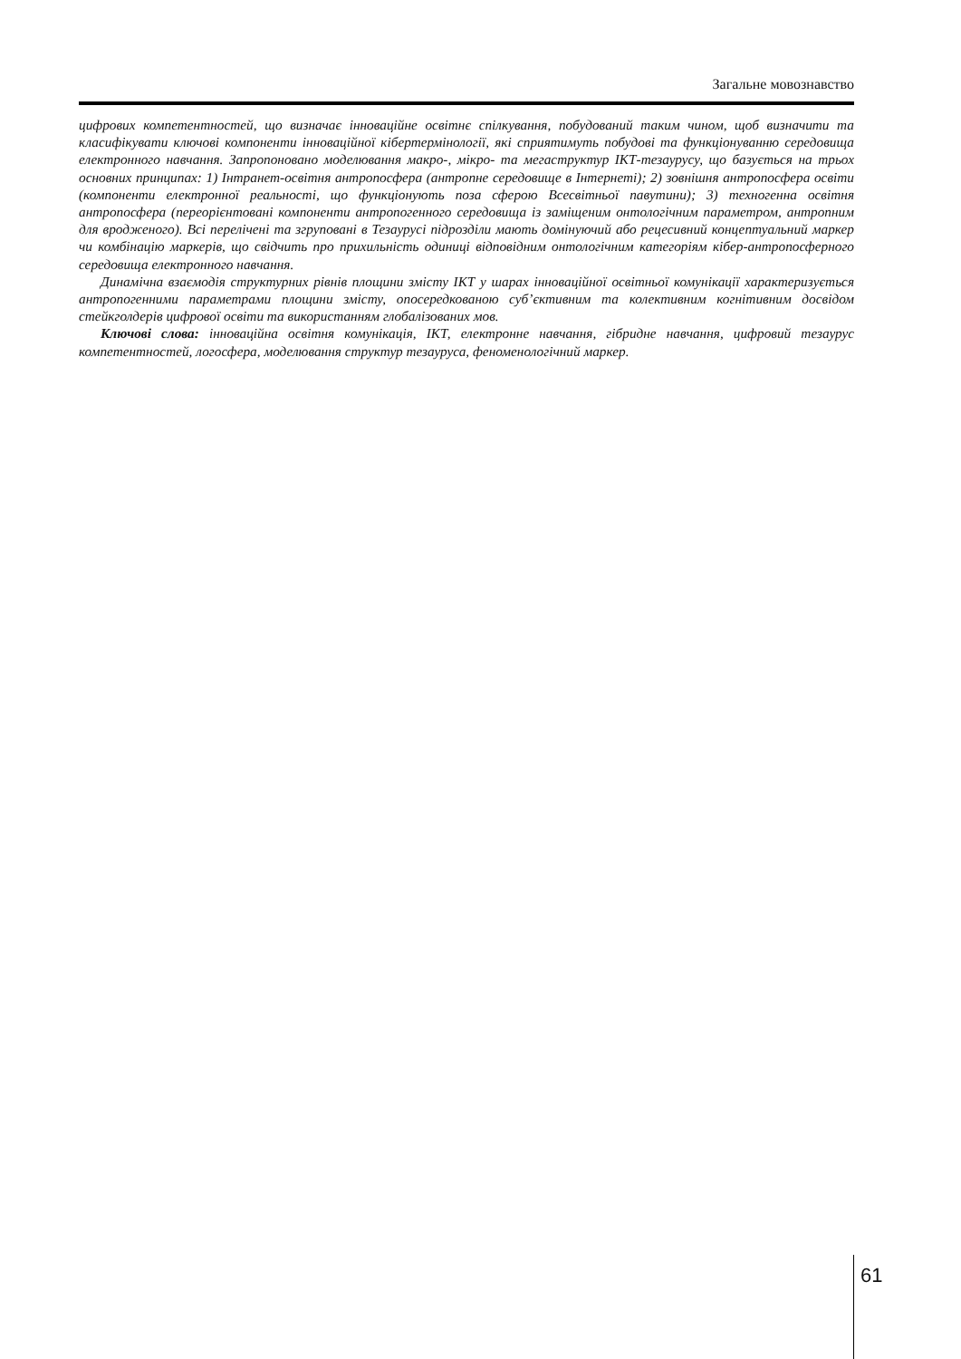Загальне мовознавство
цифрових компетентностей, що визначає інноваційне освітнє спілкування, побудований таким чином, щоб визначити та класифікувати ключові компоненти інноваційної кібертермінології, які сприятимуть побудові та функціонуванню середовища електронного навчання. Запропоновано моделювання макро-, мікро- та мегаструктур ІКТ-тезаурусу, що базується на трьох основних принципах: 1) Інтранет-освітня антропосфера (антропне середовище в Інтернеті); 2) зовнішня антропосфера освіти (компоненти електронної реальності, що функціонують поза сферою Всесвітньої павутини); 3) техногенна освітня антропосфера (переорієнтовані компоненти антропогенного середовища із заміщеним онтологічним параметром, антропним для вродженого). Всі перелічені та згруповані в Тезаурусі підрозділи мають домінуючий або рецесивний концептуальний маркер чи комбінацію маркерів, що свідчить про прихильність одиниці відповідним онтологічним категоріям кібер-антропосферного середовища електронного навчання.
Динамічна взаємодія структурних рівнів площини змісту ІКТ у шарах інноваційної освітньої комунікації характеризується антропогенними параметрами площини змісту, опосередкованою суб’єктивним та колективним когнітивним досвідом стейкголдерів цифрової освіти та використанням глобалізованих мов.
Ключові слова: інноваційна освітня комунікація, ІКТ, електронне навчання, гібридне навчання, цифровий тезаурус компетентностей, логосфера, моделювання структур тезауруса, феноменологічний маркер.
61